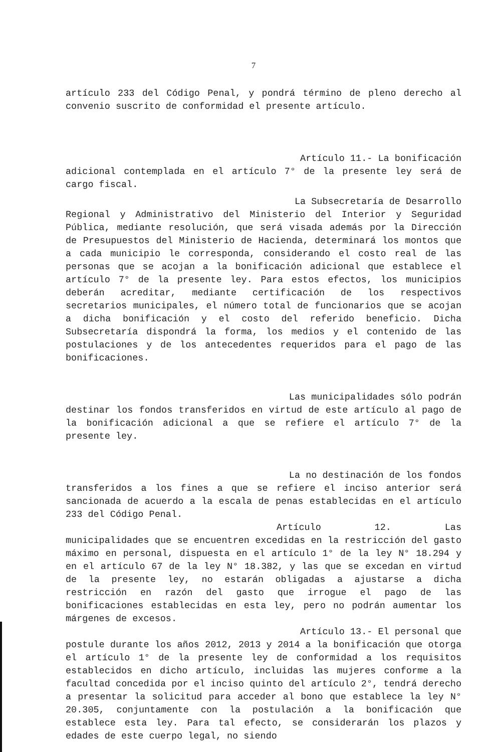7
artículo 233 del Código Penal, y pondrá término de pleno derecho al convenio suscrito de conformidad el presente artículo.
Artículo 11.- La bonificación
adicional contemplada en el artículo 7° de la presente ley será de cargo fiscal.
La Subsecretaría de Desarrollo
Regional y Administrativo del Ministerio del Interior y Seguridad Pública, mediante resolución, que será visada además por la Dirección de Presupuestos del Ministerio de Hacienda, determinará los montos que a cada municipio le corresponda, considerando el costo real de las personas que se acojan a la bonificación adicional que establece el artículo 7° de la presente ley. Para estos efectos, los municipios deberán acreditar, mediante certificación de los respectivos secretarios municipales, el número total de funcionarios que se acojan a dicha bonificación y el costo del referido beneficio. Dicha Subsecretaría dispondrá la forma, los medios y el contenido de las postulaciones y de los antecedentes requeridos para el pago de las bonificaciones.
Las municipalidades sólo podrán
destinar los fondos transferidos en virtud de este artículo al pago de la bonificación adicional a que se refiere el artículo 7° de la presente ley.
La no destinación de los fondos
transferidos a los fines a que se refiere el inciso anterior será sancionada de acuerdo a la escala de penas establecidas en el artículo 233 del Código Penal.
Artículo 12. Las
municipalidades que se encuentren excedidas en la restricción del gasto máximo en personal, dispuesta en el artículo 1° de la ley N° 18.294 y en el artículo 67 de la ley N° 18.382, y las que se excedan en virtud de la presente ley, no estarán obligadas a ajustarse a dicha restricción en razón del gasto que irrogue el pago de las bonificaciones establecidas en esta ley, pero no podrán aumentar los márgenes de excesos.
Artículo 13.- El personal que
postule durante los años 2012, 2013 y 2014 a la bonificación que otorga el artículo 1° de la presente ley de conformidad a los requisitos establecidos en dicho artículo, incluidas las mujeres conforme a la facultad concedida por el inciso quinto del artículo 2°, tendrá derecho a presentar la solicitud para acceder al bono que establece la ley N° 20.305, conjuntamente con la postulación a la bonificación que establece esta ley. Para tal efecto, se considerarán los plazos y edades de este cuerpo legal, no siendo